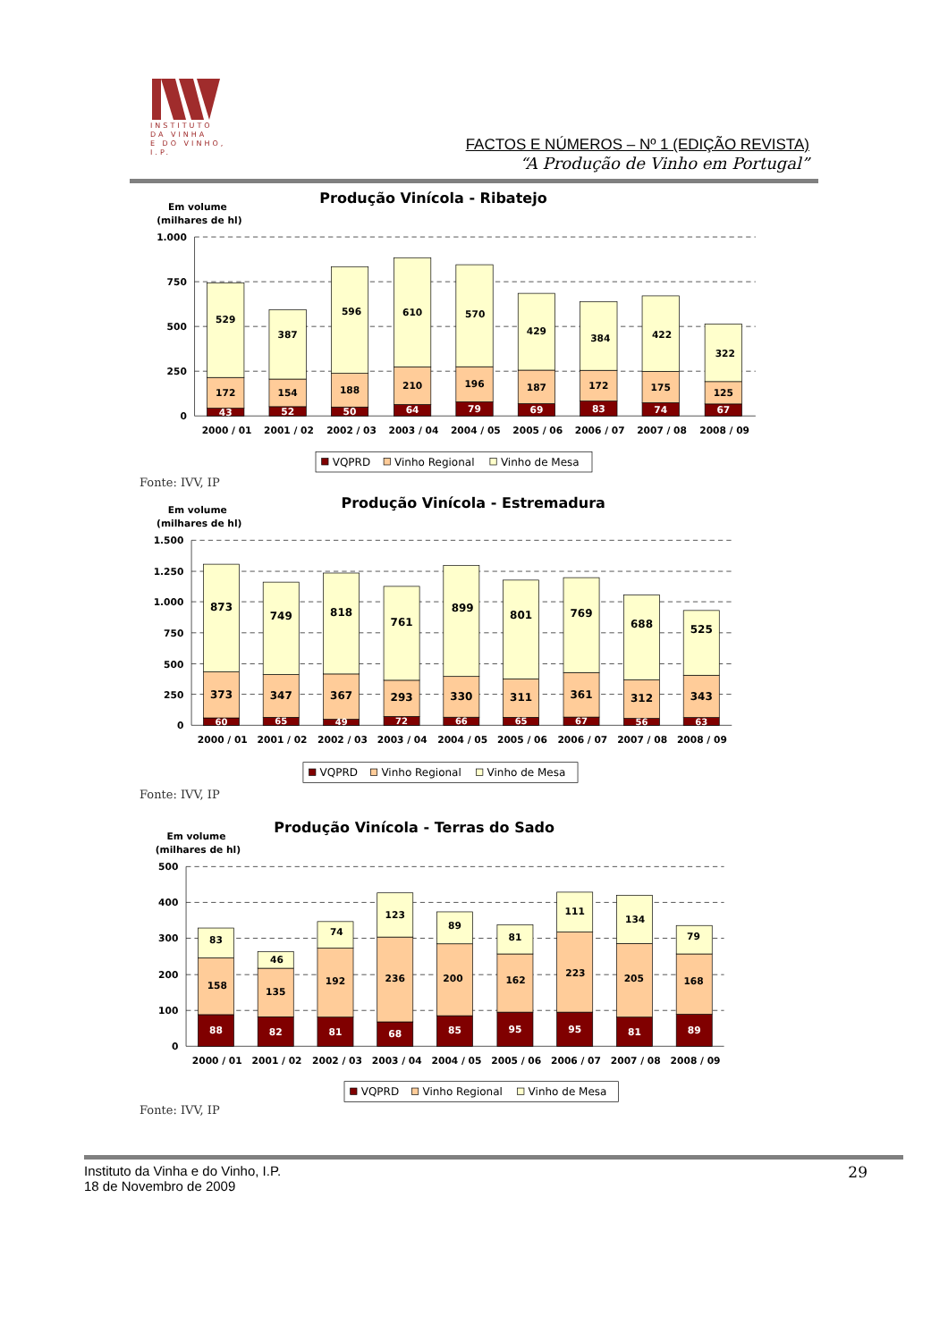INSTITUTO
DA VINHA
E DO VINHO, I.P.
FACTOS E NÚMEROS – Nº 1 (EDIÇÃO REVISTA)
“A Produção de Vinho em Portugal”
Produção Vinícola - Ribatejo
Em volume
(milhares de hl)
1.000
750
500
250
0
529
172
43
387
154
52
596
188
50
610
210
64
570
196
79
429
187
69
384
172
83
422
175
74
322
125
67
2000 / 01
2001 / 02
2002 / 03
2003 / 04
2004 / 05
2005 / 06
2006 / 07
2007 / 08
2008 / 09
VQPRD
Vinho Regional
Vinho de Mesa
Fonte: IVV, IP
Produção Vinícola - Estremadura
Em volume
(milhares de hl)
1.500
1.250
1.000
750
500
250
0
873
373
60
749
347
65
818
367
49
761
293
72
899
330
66
801
311
65
769
361
67
688
312
56
525
343
63
2000 / 01
2001 / 02
2002 / 03
2003 / 04
2004 / 05
2005 / 06
2006 / 07
2007 / 08
2008 / 09
VQPRD
Vinho Regional
Vinho de Mesa
Fonte: IVV, IP
Produção Vinícola - Terras do Sado
Em volume
(milhares de hl)
500
400
300
200
100
0
83
158
88
46
135
82
74
192
81
123
236
68
89
200
85
81
162
95
111
223
95
134
205
81
79
168
89
2000 / 01
2001 / 02
2002 / 03
2003 / 04
2004 / 05
2005 / 06
2006 / 07
2007 / 08
2008 / 09
VQPRD
Vinho Regional
Vinho de Mesa
Fonte: IVV, IP
Instituto da Vinha e do Vinho, I.P.
18 de Novembro de 2009
29